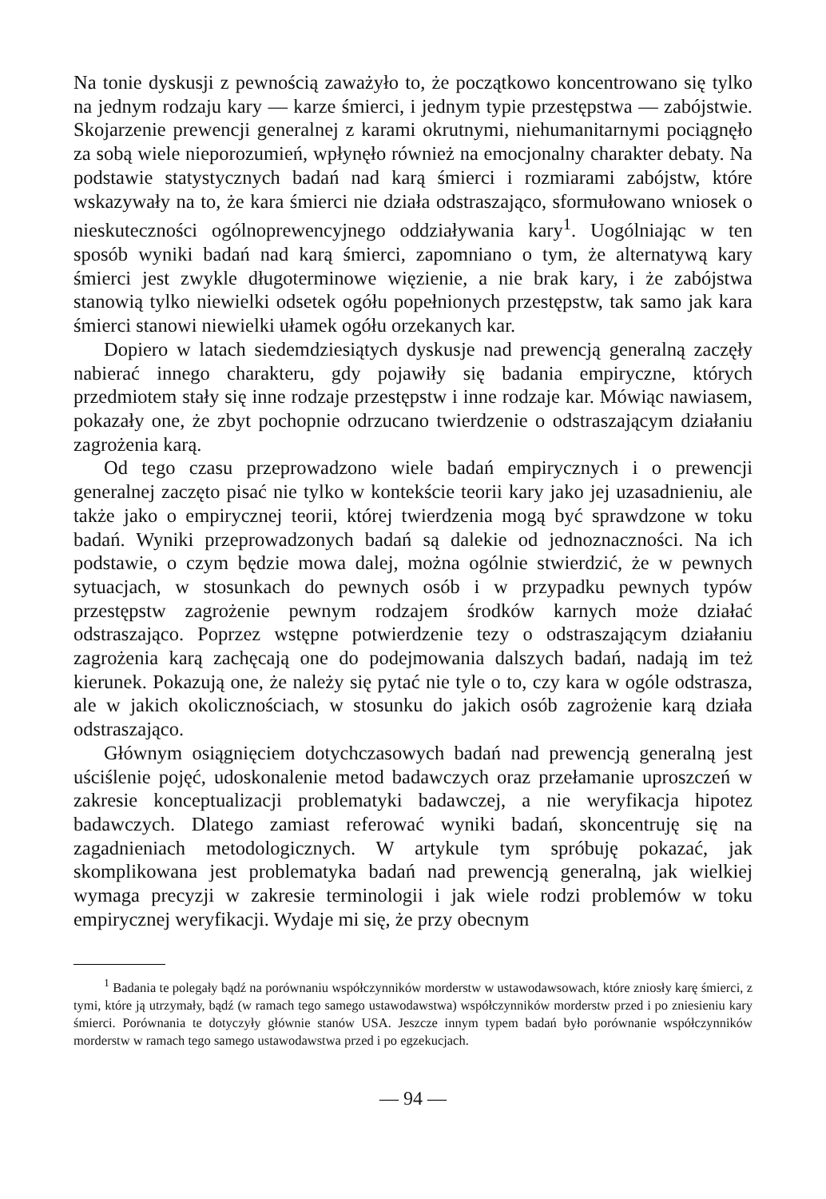Na tonie dyskusji z pewnością zaważyło to, że początkowo koncentrowano się tylko na jednym rodzaju kary — karze śmierci, i jednym typie przestępstwa — zabójstwie. Skojarzenie prewencji generalnej z karami okrutnymi, niehumanitarnymi pociągnęło za sobą wiele nieporozumień, wpłynęło również na emocjonalny charakter debaty. Na podstawie statystycznych badań nad karą śmierci i rozmiarami zabójstw, które wskazywały na to, że kara śmierci nie działa odstraszająco, sformułowano wniosek o nieskuteczności ogólnoprewencyjnego oddziaływania kary<sup>1</sup>. Uogólniając w ten sposób wyniki badań nad karą śmierci, zapomniano o tym, że alternatywą kary śmierci jest zwykle długoterminowe więzienie, a nie brak kary, i że zabójstwa stanowią tylko niewielki odsetek ogółu popełnionych przestępstw, tak samo jak kara śmierci stanowi niewielki ułamek ogółu orzekanych kar.
Dopiero w latach siedemdziesiątych dyskusje nad prewencją generalną zaczęły nabierać innego charakteru, gdy pojawiły się badania empiryczne, których przedmiotem stały się inne rodzaje przestępstw i inne rodzaje kar. Mówiąc nawiasem, pokazały one, że zbyt pochopnie odrzucano twierdzenie o odstraszającym działaniu zagrożenia karą.
Od tego czasu przeprowadzono wiele badań empirycznych i o prewencji generalnej zaczęto pisać nie tylko w kontekście teorii kary jako jej uzasadnieniu, ale także jako o empirycznej teorii, której twierdzenia mogą być sprawdzone w toku badań. Wyniki przeprowadzonych badań są dalekie od jednoznaczności. Na ich podstawie, o czym będzie mowa dalej, można ogólnie stwierdzić, że w pewnych sytuacjach, w stosunkach do pewnych osób i w przypadku pewnych typów przestępstw zagrożenie pewnym rodzajem środków karnych może działać odstraszająco. Poprzez wstępne potwierdzenie tezy o odstraszającym działaniu zagrożenia karą zachęcają one do podejmowania dalszych badań, nadają im też kierunek. Pokazują one, że należy się pytać nie tyle o to, czy kara w ogóle odstrasza, ale w jakich okolicznościach, w stosunku do jakich osób zagrożenie karą działa odstraszająco.
Głównym osiągnięciem dotychczasowych badań nad prewencją generalną jest uściślenie pojęć, udoskonalenie metod badawczych oraz przełamanie uproszczeń w zakresie konceptualizacji problematyki badawczej, a nie weryfikacja hipotez badawczych. Dlatego zamiast referować wyniki badań, skoncentruję się na zagadnieniach metodologicznych. W artykule tym spróbuję pokazać, jak skomplikowana jest problematyka badań nad prewencją generalną, jak wielkiej wymaga precyzji w zakresie terminologii i jak wiele rodzi problemów w toku empirycznej weryfikacji. Wydaje mi się, że przy obecnym
<sup>1</sup> Badania te polegały bądź na porównaniu współczynników morderstw w ustawodawsowach, które zniosły karę śmierci, z tymi, które ją utrzymały, bądź (w ramach tego samego ustawodawstwa) współczynników morderstw przed i po zniesieniu kary śmierci. Porównania te dotyczyły głównie stanów USA. Jeszcze innym typem badań było porównanie współczynników morderstw w ramach tego samego ustawodawstwa przed i po egzekucjach.
— 94 —